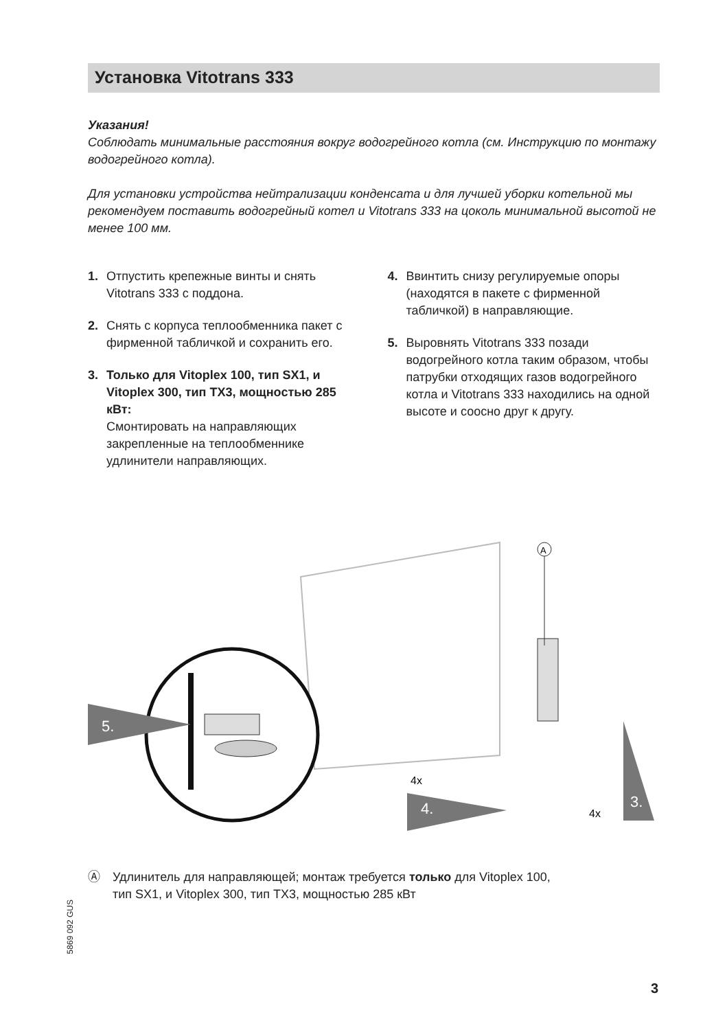Установка Vitotrans 333
Указания!
Соблюдать минимальные расстояния вокруг водогрейного котла (см. Инструкцию по монтажу водогрейного котла).
Для установки устройства нейтрализации конденсата и для лучшей уборки котельной мы рекомендуем поставить водогрейный котел и Vitotrans 333 на цоколь минимальной высотой не менее 100 мм.
1. Отпустить крепежные винты и снять Vitotrans 333 с поддона.
2. Снять с корпуса теплообменника пакет с фирменной табличкой и сохранить его.
3. Только для Vitoplex 100, тип SX1, и Vitoplex 300, тип TX3, мощностью 285 кВт:
Смонтировать на направляющих закрепленные на теплообменнике удлинители направляющих.
4. Ввинтить снизу регулируемые опоры (находятся в пакете с фирменной табличкой) в направляющие.
5. Выровнять Vitotrans 333 позади водогрейного котла таким образом, чтобы патрубки отходящих газов водогрейного котла и Vitotrans 333 находились на одной высоте и соосно друг к другу.
5.
A
3.
4x
4.
4x
Ⓐ Удлинитель для направляющей; монтаж требуется только для Vitoplex 100,
тип SX1, и Vitoplex 300, тип TX3, мощностью 285 кВт
5869 092 GUS
3